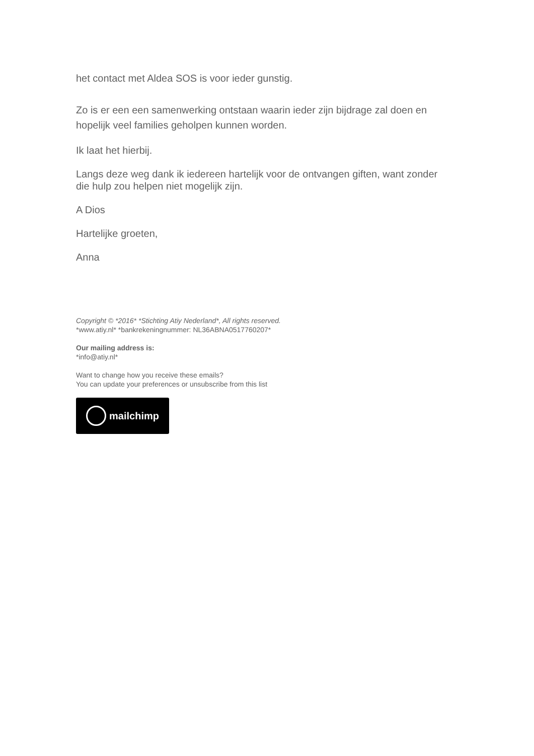het contact met Aldea SOS is voor ieder gunstig.
Zo is er een een samenwerking ontstaan waarin ieder zijn bijdrage zal doen en hopelijk veel families geholpen kunnen worden.
Ik laat het hierbij.
Langs deze weg dank ik iedereen hartelijk voor de ontvangen giften, want zonder die hulp zou helpen niet mogelijk zijn.
A Dios
Hartelijke groeten,
Anna
Copyright © *2016* *Stichting Atiy Nederland*, All rights reserved.
*www.atiy.nl* *bankrekeningnummer: NL36ABNA0517760207*
Our mailing address is:
*info@atiy.nl*
Want to change how you receive these emails?
You can update your preferences or unsubscribe from this list
mailchimp